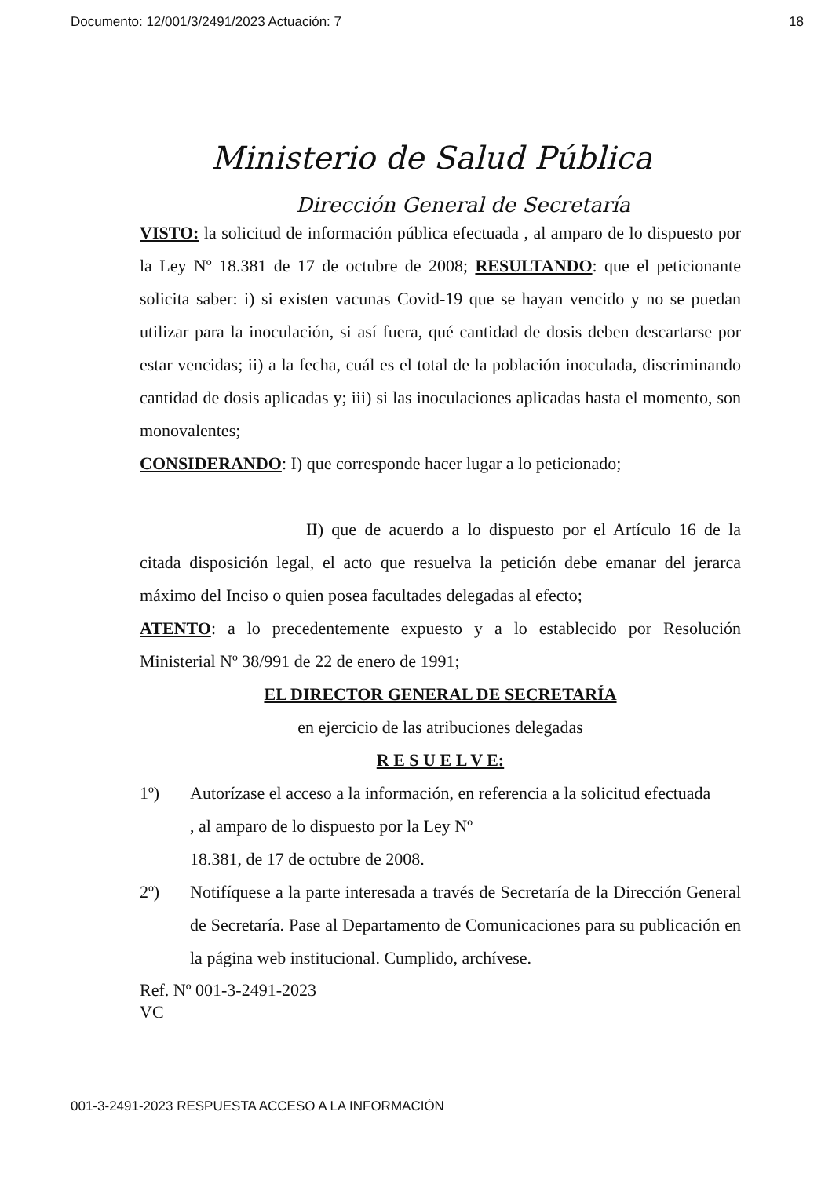Documento: 12/001/3/2491/2023 Actuación: 7 18
Ministerio de Salud Pública
Dirección General de Secretaría
VISTO: la solicitud de información pública efectuada , al amparo de lo dispuesto por la Ley Nº 18.381 de 17 de octubre de 2008; RESULTANDO: que el peticionante solicita saber: i) si existen vacunas Covid-19 que se hayan vencido y no se puedan utilizar para la inoculación, si así fuera, qué cantidad de dosis deben descartarse por estar vencidas; ii) a la fecha, cuál es el total de la población inoculada, discriminando cantidad de dosis aplicadas y; iii) si las inoculaciones aplicadas hasta el momento, son monovalentes;
CONSIDERANDO: I) que corresponde hacer lugar a lo peticionado;
II) que de acuerdo a lo dispuesto por el Artículo 16 de la citada disposición legal, el acto que resuelva la petición debe emanar del jerarca máximo del Inciso o quien posea facultades delegadas al efecto;
ATENTO: a lo precedentemente expuesto y a lo establecido por Resolución Ministerial Nº 38/991 de 22 de enero de 1991;
EL DIRECTOR GENERAL DE SECRETARÍA
en ejercicio de las atribuciones delegadas
R E S U E L V E:
1º) Autorízase el acceso a la información, en referencia a la solicitud efectuada
, al amparo de lo dispuesto por la Ley Nº
18.381, de 17 de octubre de 2008.
2º) Notifíquese a la parte interesada a través de Secretaría de la Dirección General de Secretaría. Pase al Departamento de Comunicaciones para su publicación en la página web institucional. Cumplido, archívese.
Ref. Nº 001-3-2491-2023
VC
001-3-2491-2023 RESPUESTA ACCESO A LA INFORMACIÓN